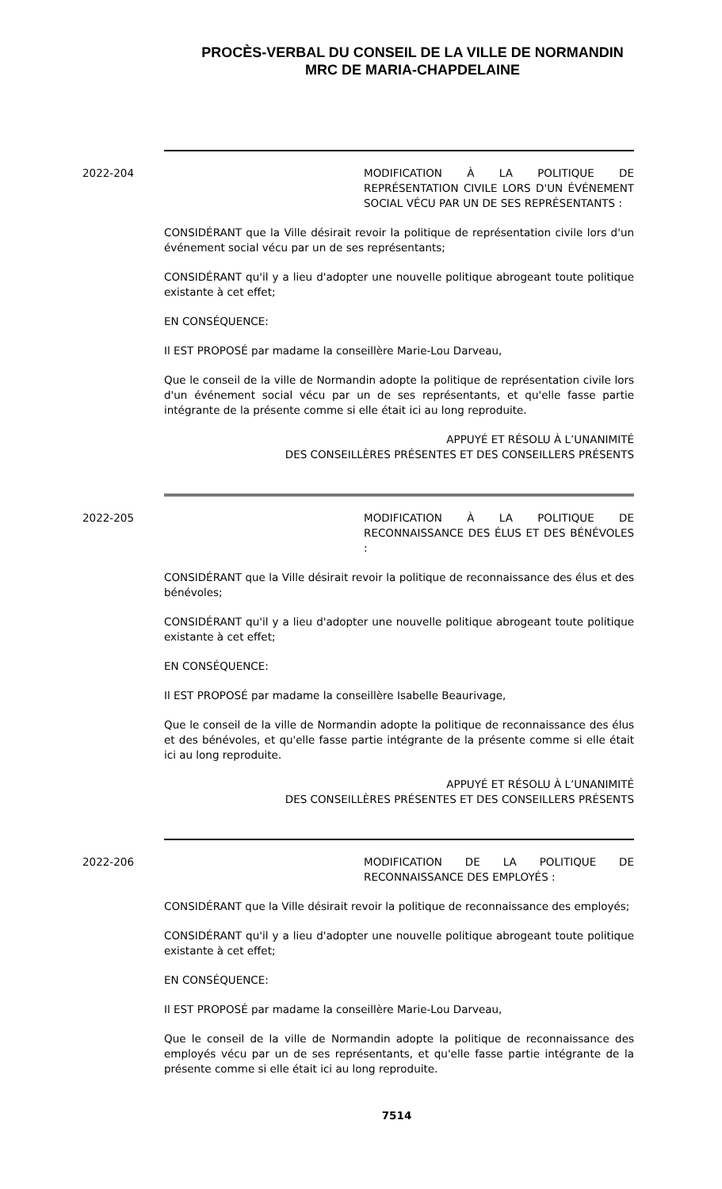PROCÈS-VERBAL DU CONSEIL DE LA VILLE DE NORMANDIN
MRC DE MARIA-CHAPDELAINE
2022-204 MODIFICATION À LA POLITIQUE DE REPRÉSENTATION CIVILE LORS D'UN ÉVÉNEMENT SOCIAL VÉCU PAR UN DE SES REPRÉSENTANTS :
CONSIDÉRANT que la Ville désirait revoir la politique de représentation civile lors d'un événement social vécu par un de ses représentants;
CONSIDÉRANT qu'il y a lieu d'adopter une nouvelle politique abrogeant toute politique existante à cet effet;
EN CONSÉQUENCE:
Il EST PROPOSÉ par madame la conseillère Marie-Lou Darveau,
Que le conseil de la ville de Normandin adopte la politique de représentation civile lors d'un événement social vécu par un de ses représentants, et qu'elle fasse partie intégrante de la présente comme si elle était ici au long reproduite.
APPUYÉ ET RÉSOLU À L’UNANIMITÉ
DES CONSEILLÈRES PRÉSENTES ET DES CONSEILLERS PRÉSENTS
2022-205 MODIFICATION À LA POLITIQUE DE RECONNAISSANCE DES ÉLUS ET DES BÉNÉVOLES :
CONSIDÉRANT que la Ville désirait revoir la politique de reconnaissance des élus et des bénévoles;
CONSIDÉRANT qu'il y a lieu d'adopter une nouvelle politique abrogeant toute politique existante à cet effet;
EN CONSÉQUENCE:
Il EST PROPOSÉ par madame la conseillère Isabelle Beaurivage,
Que le conseil de la ville de Normandin adopte la politique de reconnaissance des élus et des bénévoles, et qu'elle fasse partie intégrante de la présente comme si elle était ici au long reproduite.
APPUYÉ ET RÉSOLU À L’UNANIMITÉ
DES CONSEILLÈRES PRÉSENTES ET DES CONSEILLERS PRÉSENTS
2022-206 MODIFICATION DE LA POLITIQUE DE RECONNAISSANCE DES EMPLOYÉS :
CONSIDÉRANT que la Ville désirait revoir la politique de reconnaissance des employés;
CONSIDÉRANT qu'il y a lieu d'adopter une nouvelle politique abrogeant toute politique existante à cet effet;
EN CONSÉQUENCE:
Il EST PROPOSÉ par madame la conseillère Marie-Lou Darveau,
Que le conseil de la ville de Normandin adopte la politique de reconnaissance des employés vécu par un de ses représentants, et qu'elle fasse partie intégrante de la présente comme si elle était ici au long reproduite.
7514